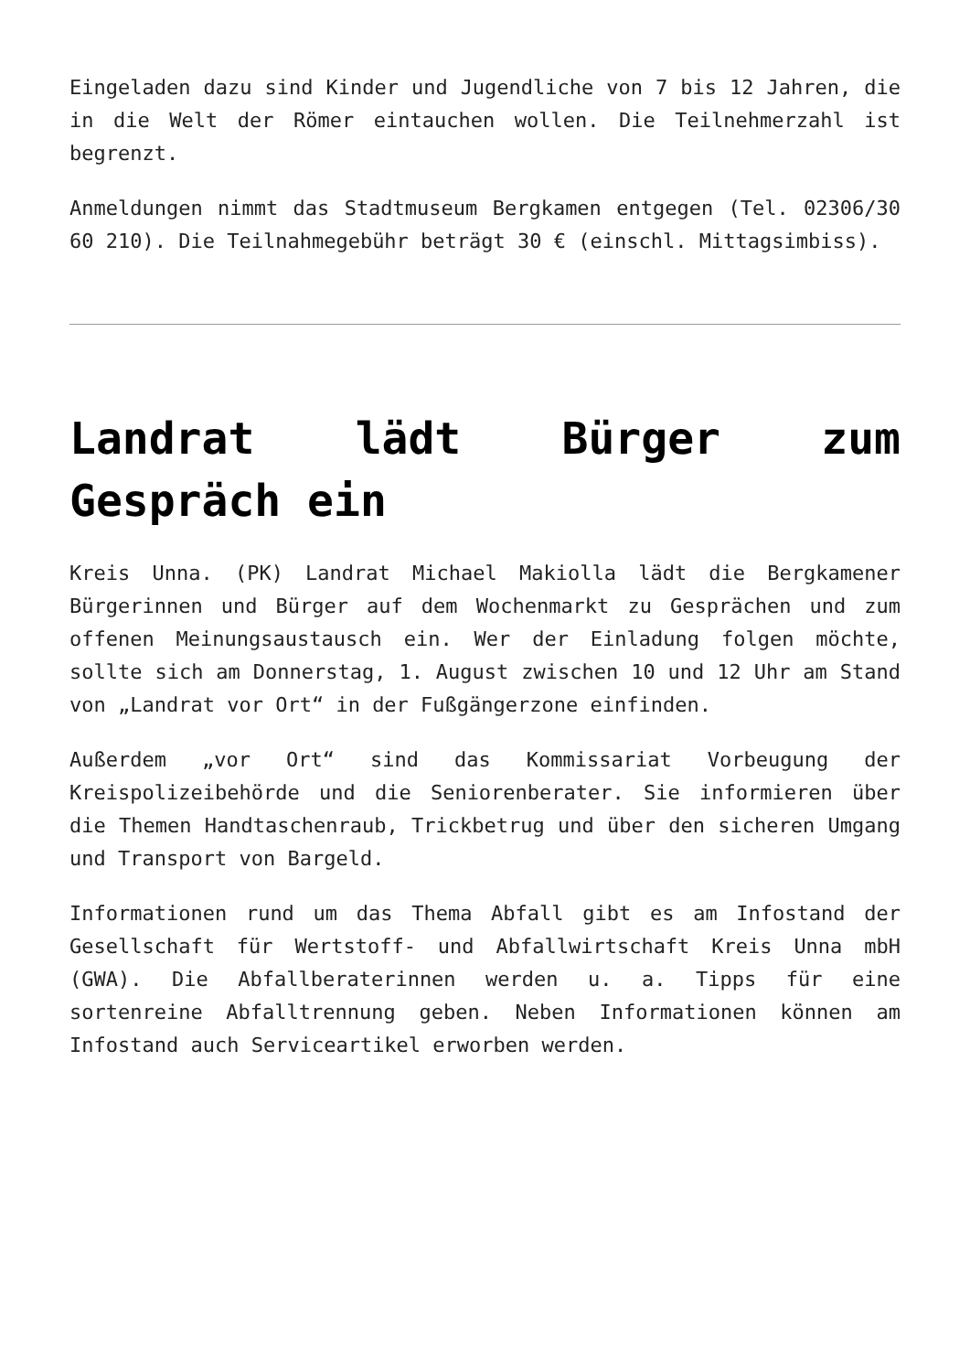Eingeladen dazu sind Kinder und Jugendliche von 7 bis 12 Jahren, die in die Welt der Römer eintauchen wollen. Die Teilnehmerzahl ist begrenzt.
Anmeldungen nimmt das Stadtmuseum Bergkamen entgegen (Tel. 02306/30 60 210). Die Teilnahmegebühr beträgt 30 € (einschl. Mittagsimbiss).
Landrat lädt Bürger zum Gespräch ein
Kreis Unna. (PK) Landrat Michael Makiolla lädt die Bergkamener Bürgerinnen und Bürger auf dem Wochenmarkt zu Gesprächen und zum offenen Meinungsaustausch ein. Wer der Einladung folgen möchte, sollte sich am Donnerstag, 1. August zwischen 10 und 12 Uhr am Stand von „Landrat vor Ort“ in der Fußgängerzone einfinden.
Außerdem „vor Ort“ sind das Kommissariat Vorbeugung der Kreispolizeibehörde und die Seniorenberater. Sie informieren über die Themen Handtaschenraub, Trickbetrug und über den sicheren Umgang und Transport von Bargeld.
Informationen rund um das Thema Abfall gibt es am Infostand der Gesellschaft für Wertstoff- und Abfallwirtschaft Kreis Unna mbH (GWA). Die Abfallberaterinnen werden u. a. Tipps für eine sortenreine Abfalltrennung geben. Neben Informationen können am Infostand auch Serviceartikel erworben werden.